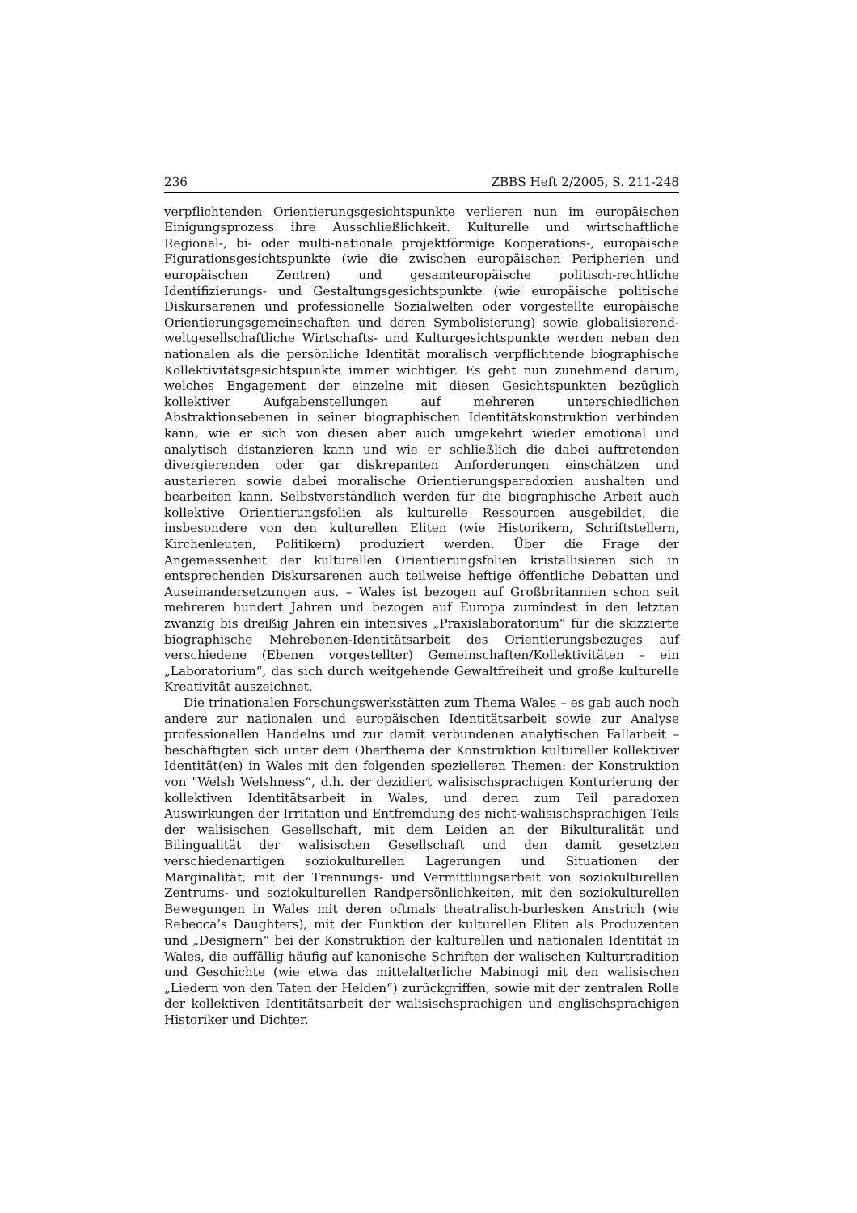236 ZBBS Heft 2/2005, S. 211-248
verpflichtenden Orientierungsgesichtspunkte verlieren nun im europäischen Einigungsprozess ihre Ausschließlichkeit. Kulturelle und wirtschaftliche Regional-, bi- oder multi-nationale projektförmige Kooperations-, europäische Figurationsgesichtspunkte (wie die zwischen europäischen Peripherien und europäischen Zentren) und gesamteuropäische politisch-rechtliche Identifizierungs- und Gestaltungsgesichtspunkte (wie europäische politische Diskursarenen und professionelle Sozialwelten oder vorgestellte europäische Orientierungsgemeinschaften und deren Symbolisierung) sowie globalisierend-weltgesellschaftliche Wirtschafts- und Kulturgesichtspunkte werden neben den nationalen als die persönliche Identität moralisch verpflichtende biographische Kollektivitätsgesichtspunkte immer wichtiger. Es geht nun zunehmend darum, welches Engagement der einzelne mit diesen Gesichtspunkten bezüglich kollektiver Aufgabenstellungen auf mehreren unterschiedlichen Abstraktionsebenen in seiner biographischen Identitätskonstruktion verbinden kann, wie er sich von diesen aber auch umgekehrt wieder emotional und analytisch distanzieren kann und wie er schließlich die dabei auftretenden divergierenden oder gar diskrepanten Anforderungen einschätzen und austarieren sowie dabei moralische Orientierungsparadoxien aushalten und bearbeiten kann. Selbstverständlich werden für die biographische Arbeit auch kollektive Orientierungsfolien als kulturelle Ressourcen ausgebildet, die insbesondere von den kulturellen Eliten (wie Historikern, Schriftstellern, Kirchenleuten, Politikern) produziert werden. Über die Frage der Angemessenheit der kulturellen Orientierungsfolien kristallisieren sich in entsprechenden Diskursarenen auch teilweise heftige öffentliche Debatten und Auseinandersetzungen aus. – Wales ist bezogen auf Großbritannien schon seit mehreren hundert Jahren und bezogen auf Europa zumindest in den letzten zwanzig bis dreißig Jahren ein intensives „Praxislaboratorium“ für die skizzierte biographische Mehrebenen-Identitätsarbeit des Orientierungsbezuges auf verschiedene (Ebenen vorgestellter) Gemeinschaften/Kollektivitäten – ein „Laboratorium“, das sich durch weitgehende Gewaltfreiheit und große kulturelle Kreativität auszeichnet.
Die trinationalen Forschungswerkstätten zum Thema Wales – es gab auch noch andere zur nationalen und europäischen Identitätsarbeit sowie zur Analyse professionellen Handelns und zur damit verbundenen analytischen Fallarbeit – beschäftigten sich unter dem Oberthema der Konstruktion kultureller kollektiver Identität(en) in Wales mit den folgenden spezielleren Themen: der Konstruktion von "Welsh Welshness“, d.h. der dezidiert walisischsprachigen Konturierung der kollektiven Identitätsarbeit in Wales, und deren zum Teil paradoxen Auswirkungen der Irritation und Entfremdung des nicht-walisischsprachigen Teils der walisischen Gesellschaft, mit dem Leiden an der Bikulturalität und Bilingualität der walisischen Gesellschaft und den damit gesetzten verschiedenartigen soziokulturellen Lagerungen und Situationen der Marginalität, mit der Trennungs- und Vermittlungsarbeit von soziokulturellen Zentrums- und soziokulturellen Randpersönlichkeiten, mit den soziokulturellen Bewegungen in Wales mit deren oftmals theatralisch-burlesken Anstrich (wie Rebecca’s Daughters), mit der Funktion der kulturellen Eliten als Produzenten und „Designern“ bei der Konstruktion der kulturellen und nationalen Identität in Wales, die auffällig häufig auf kanonische Schriften der walischen Kulturtradition und Geschichte (wie etwa das mittelalterliche Mabinogi mit den walisischen „Liedern von den Taten der Helden“) zurückgriffen, sowie mit der zentralen Rolle der kollektiven Identitätsarbeit der walisischsprachigen und englischsprachigen Historiker und Dichter.